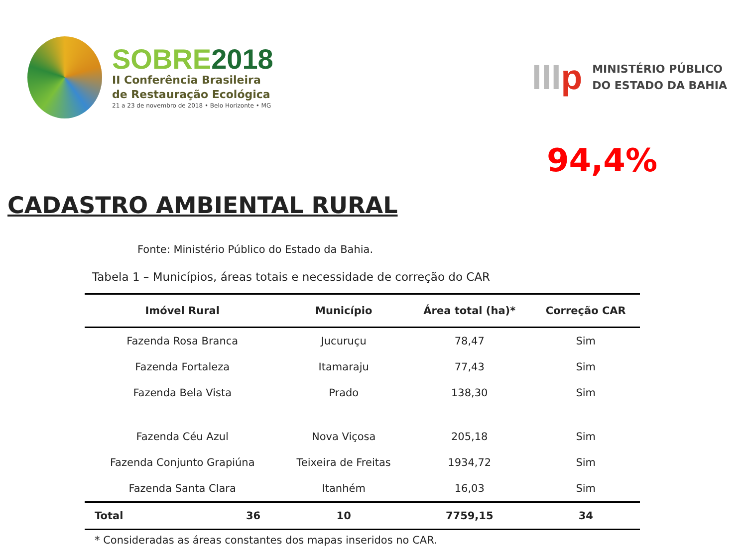SOBRE2018
II Conferência Brasileira
de Restauração Ecológica
21 a 23 de novembro de 2018 • Belo Horizonte • MG
IIIp
MINISTÉRIO PÚBLICO
DO ESTADO DA BAHIA
94,4%
CADASTRO AMBIENTAL RURAL
Fonte: Ministério Público do Estado da Bahia.
Tabela 1 – Municípios, áreas totais e necessidade de correção do CAR
| Imóvel Rural | | Município | Área total (ha)* | Correção CAR |
| --- | --- | --- | --- | --- |
| Fazenda Rosa Branca | | Jucuruçu | 78,47 | Sim |
| Fazenda Fortaleza | | Itamaraju | 77,43 | Sim |
| Fazenda Bela Vista | | Prado | 138,30 | Sim |
| Fazenda Céu Azul | | Nova Viçosa | 205,18 | Sim |
| Fazenda Conjunto Grapiúna | | Teixeira de Freitas | 1934,72 | Sim |
| Fazenda Santa Clara | | Itanhém | 16,03 | Sim |
| Total | 36 | 10 | 7759,15 | 34 |
* Consideradas as áreas constantes dos mapas inseridos no CAR.